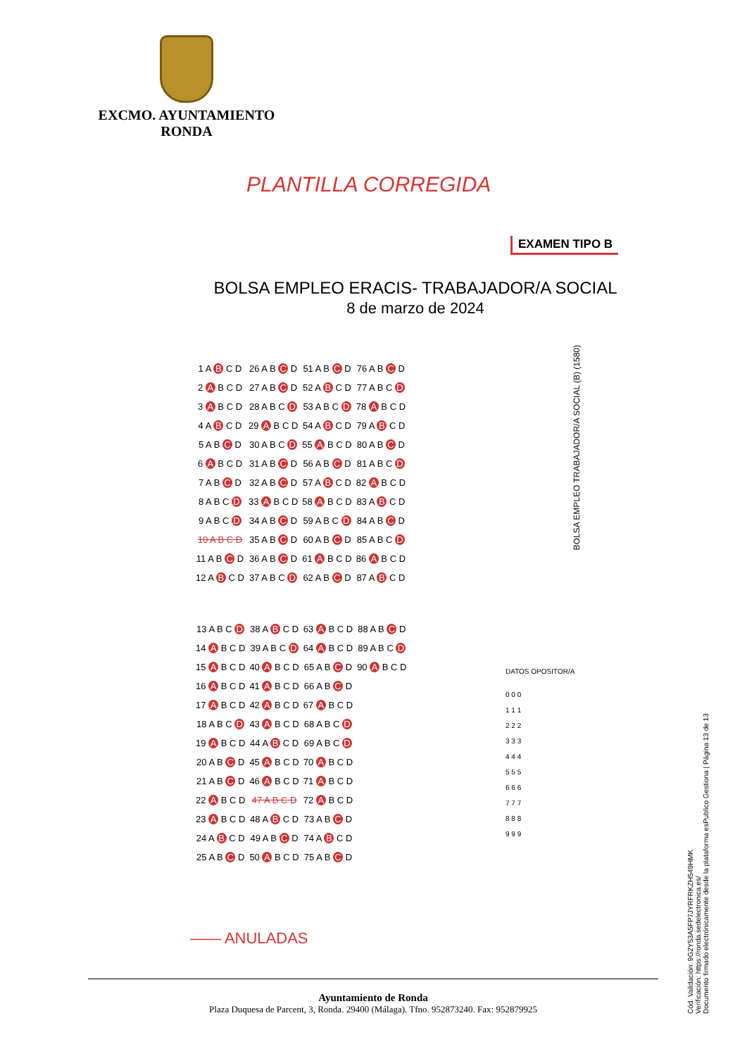EXCMO. AYUNTAMIENTO
RONDA
PLANTILLA CORREGIDA
EXAMEN TIPO B
BOLSA EMPLEO ERACIS- TRABAJADOR/A SOCIAL
8 de marzo de 2024
BOLSA EMPLEO TRABAJADOR/A SOCIAL (B) (1580)
| 1 A B C D | 26 A B C D | 51 A B C D | 76 A B C D |
| 2 A B C D | 27 A B C D | 52 A B C D | 77 A B C D |
| 3 A B C D | 28 A B C D | 53 A B C D | 78 A B C D |
| 4 A B C D | 29 A B C D | 54 A B C D | 79 A B C D |
| 5 A B C D | 30 A B C D | 55 A B C D | 80 A B C D |
| 6 A B C D | 31 A B C D | 56 A B C D | 81 A B C D |
| 7 A B C D | 32 A B C D | 57 A B C D | 82 A B C D |
| 8 A B C D | 33 A B C D | 58 A B C D | 83 A B C D |
| 9 A B C D | 34 A B C D | 59 A B C D | 84 A B C D |
| 10 A B C D | 35 A B C D | 60 A B C D | 85 A B C D |
| 11 A B C D | 36 A B C D | 61 A B C D | 86 A B C D |
| 12 A B C D | 37 A B C D | 62 A B C D | 87 A B C D |
| 13 A B C D | 38 A B C D | 63 A B C D | 88 A B C D |
| 14 A B C D | 39 A B C D | 64 A B C D | 89 A B C D |
| 15 A B C D | 40 A B C D | 65 A B C D | 90 A B C D |
| 16 A B C D | 41 A B C D | 66 A B C D | |
| 17 A B C D | 42 A B C D | 67 A B C D | |
| 18 A B C D | 43 A B C D | 68 A B C D | |
| 19 A B C D | 44 A B C D | 69 A B C D | |
| 20 A B C D | 45 A B C D | 70 A B C D | |
| 21 A B C D | 46 A B C D | 71 A B C D | |
| 22 A B C D | 47 A B C D | 72 A B C D | |
| 23 A B C D | 48 A B C D | 73 A B C D | |
| 24 A B C D | 49 A B C D | 74 A B C D | |
| 25 A B C D | 50 A B C D | 75 A B C D | |
DATOS OPOSITOR/A
0 0 0
1 1 1
2 2 2
3 3 3
4 4 4
5 5 5
6 6 6
7 7 7
8 8 8
9 9 9
—— ANULADAS
Cód. Validación: 9G2Y53A5FP7JYRFRKZH549HMK
Verificación: https://ronda.sedelectronica.es/
Documento firmado electrónicamente desde la plataforma esPublico Gestiona | Página 13 de 13
Ayuntamiento de Ronda
Plaza Duquesa de Parcent, 3, Ronda. 29400 (Málaga). Tfno. 952873240. Fax: 952879925